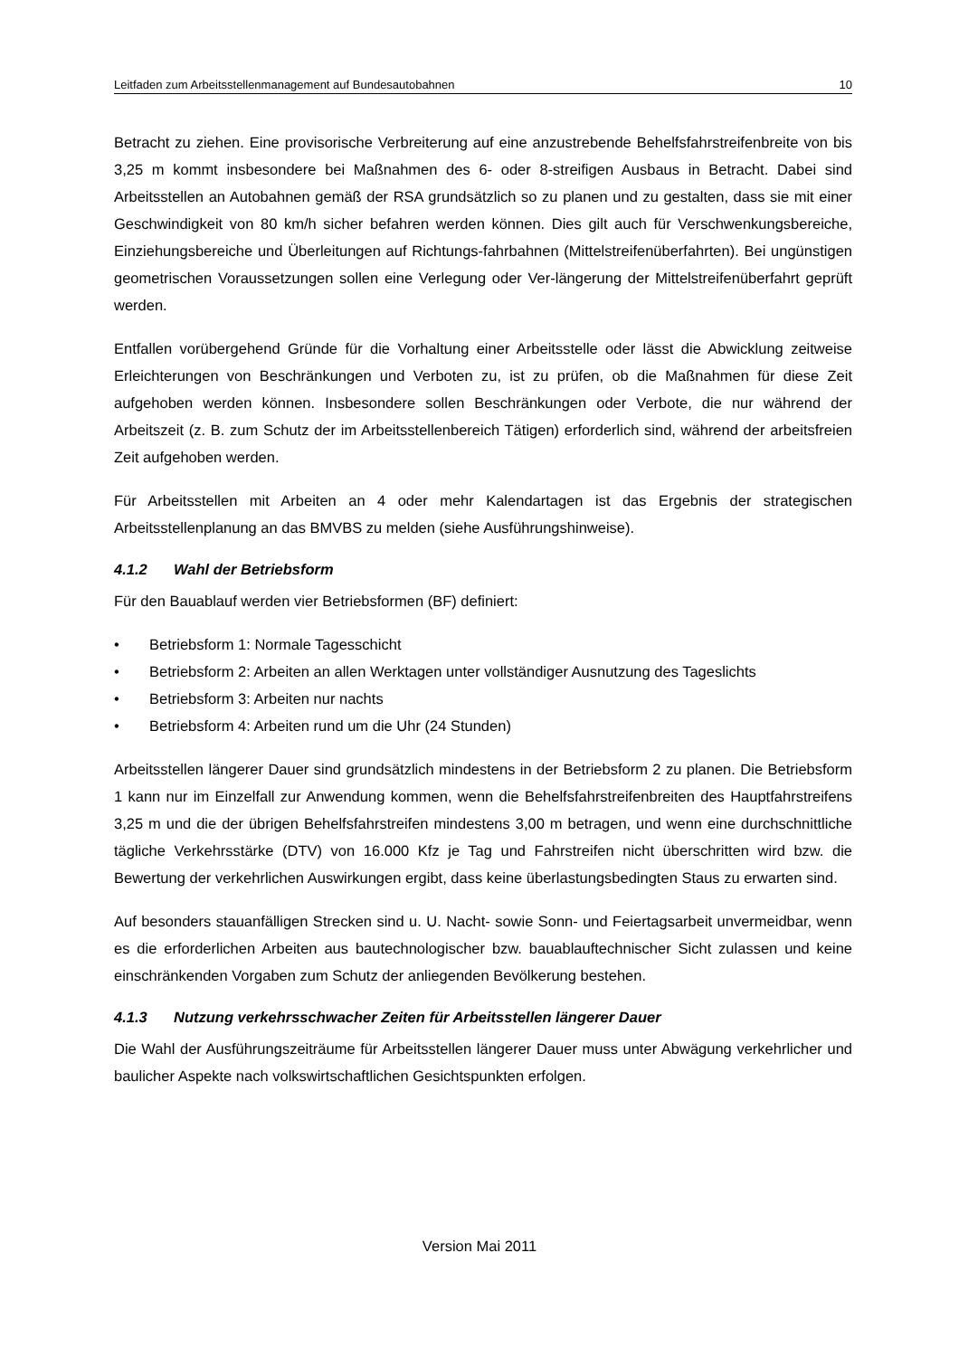Leitfaden zum Arbeitsstellenmanagement auf Bundesautobahnen 10
Betracht zu ziehen. Eine provisorische Verbreiterung auf eine anzustrebende Behelfsfahrstreifenbreite von bis 3,25 m kommt insbesondere bei Maßnahmen des 6- oder 8-streifigen Ausbaus in Betracht. Dabei sind Arbeitsstellen an Autobahnen gemäß der RSA grundsätzlich so zu planen und zu gestalten, dass sie mit einer Geschwindigkeit von 80 km/h sicher befahren werden können. Dies gilt auch für Verschwenkungsbereiche, Einziehungsbereiche und Überleitungen auf Richtungs-fahrbahnen (Mittelstreifenüberfahrten). Bei ungünstigen geometrischen Voraussetzungen sollen eine Verlegung oder Ver-längerung der Mittelstreifenüberfahrt geprüft werden.
Entfallen vorübergehend Gründe für die Vorhaltung einer Arbeitsstelle oder lässt die Abwicklung zeitweise Erleichterungen von Beschränkungen und Verboten zu, ist zu prüfen, ob die Maßnahmen für diese Zeit aufgehoben werden können. Insbesondere sollen Beschränkungen oder Verbote, die nur während der Arbeitszeit (z. B. zum Schutz der im Arbeitsstellenbereich Tätigen) erforderlich sind, während der arbeitsfreien Zeit aufgehoben werden.
Für Arbeitsstellen mit Arbeiten an 4 oder mehr Kalendartagen ist das Ergebnis der strategischen Arbeitsstellenplanung an das BMVBS zu melden (siehe Ausführungshinweise).
4.1.2 Wahl der Betriebsform
Für den Bauablauf werden vier Betriebsformen (BF) definiert:
• Betriebsform 1: Normale Tagesschicht
• Betriebsform 2: Arbeiten an allen Werktagen unter vollständiger Ausnutzung des Tageslichts
• Betriebsform 3: Arbeiten nur nachts
• Betriebsform 4: Arbeiten rund um die Uhr (24 Stunden)
Arbeitsstellen längerer Dauer sind grundsätzlich mindestens in der Betriebsform 2 zu planen. Die Betriebsform 1 kann nur im Einzelfall zur Anwendung kommen, wenn die Behelfsfahrstreifenbreiten des Hauptfahrstreifens 3,25 m und die der übrigen Behelfsfahrstreifen mindestens 3,00 m betragen, und wenn eine durchschnittliche tägliche Verkehrsstärke (DTV) von 16.000 Kfz je Tag und Fahrstreifen nicht überschritten wird bzw. die Bewertung der verkehrlichen Auswirkungen ergibt, dass keine überlastungsbedingten Staus zu erwarten sind.
Auf besonders stauanfälligen Strecken sind u. U. Nacht- sowie Sonn- und Feiertagsarbeit unvermeidbar, wenn es die erforderlichen Arbeiten aus bautechnologischer bzw. bauablauftechnischer Sicht zulassen und keine einschränkenden Vorgaben zum Schutz der anliegenden Bevölkerung bestehen.
4.1.3 Nutzung verkehrsschwacher Zeiten für Arbeitsstellen längerer Dauer
Die Wahl der Ausführungszeiträume für Arbeitsstellen längerer Dauer muss unter Abwägung verkehrlicher und baulicher Aspekte nach volkswirtschaftlichen Gesichtspunkten erfolgen.
Version Mai 2011